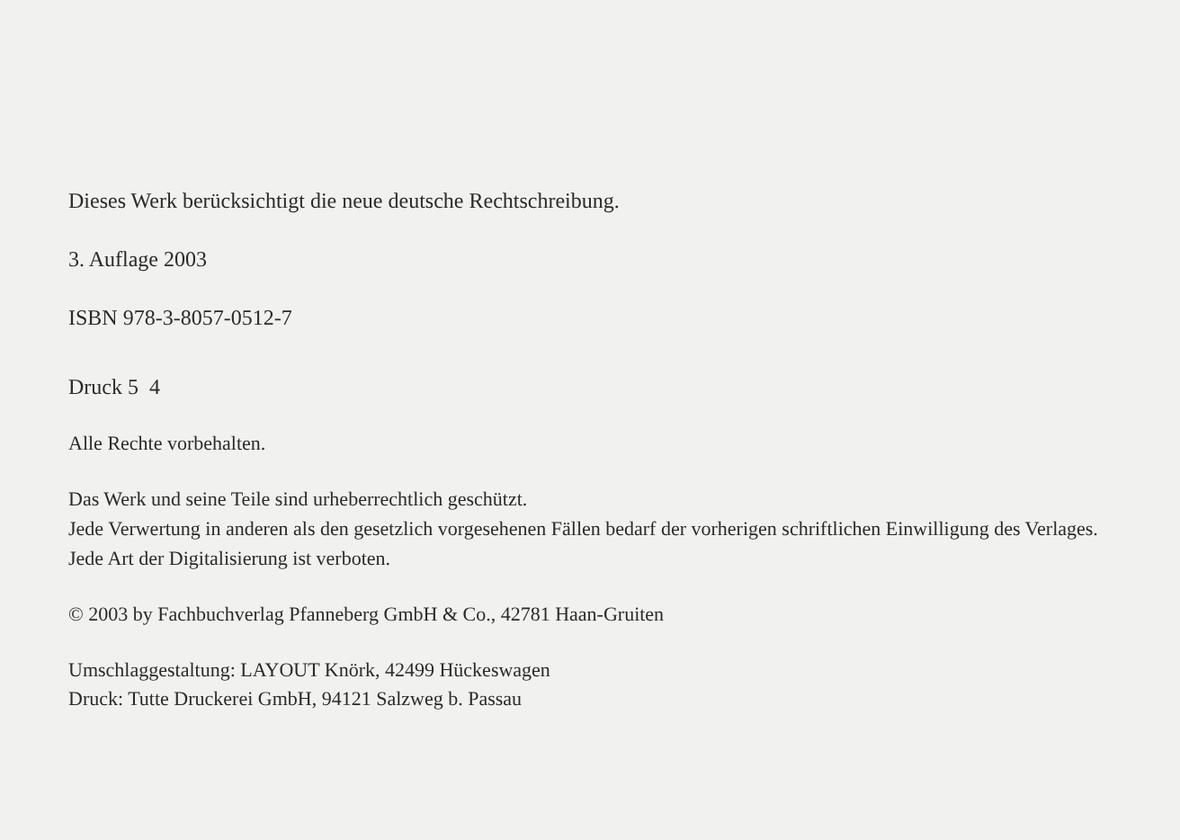Dieses Werk berücksichtigt die neue deutsche Rechtschreibung.
3. Auflage 2003
ISBN 978-3-8057-0512-7
Druck 5 4
Alle Rechte vorbehalten.
Das Werk und seine Teile sind urheberrechtlich geschützt.
Jede Verwertung in anderen als den gesetzlich vorgesehenen Fällen bedarf der vorherigen schriftlichen Einwilligung des Verlages.
Jede Art der Digitalisierung ist verboten.
© 2003 by Fachbuchverlag Pfanneberg GmbH & Co., 42781 Haan-Gruiten
Umschlaggestaltung: LAYOUT Knörk, 42499 Hückeswagen
Druck: Tutte Druckerei GmbH, 94121 Salzweg b. Passau